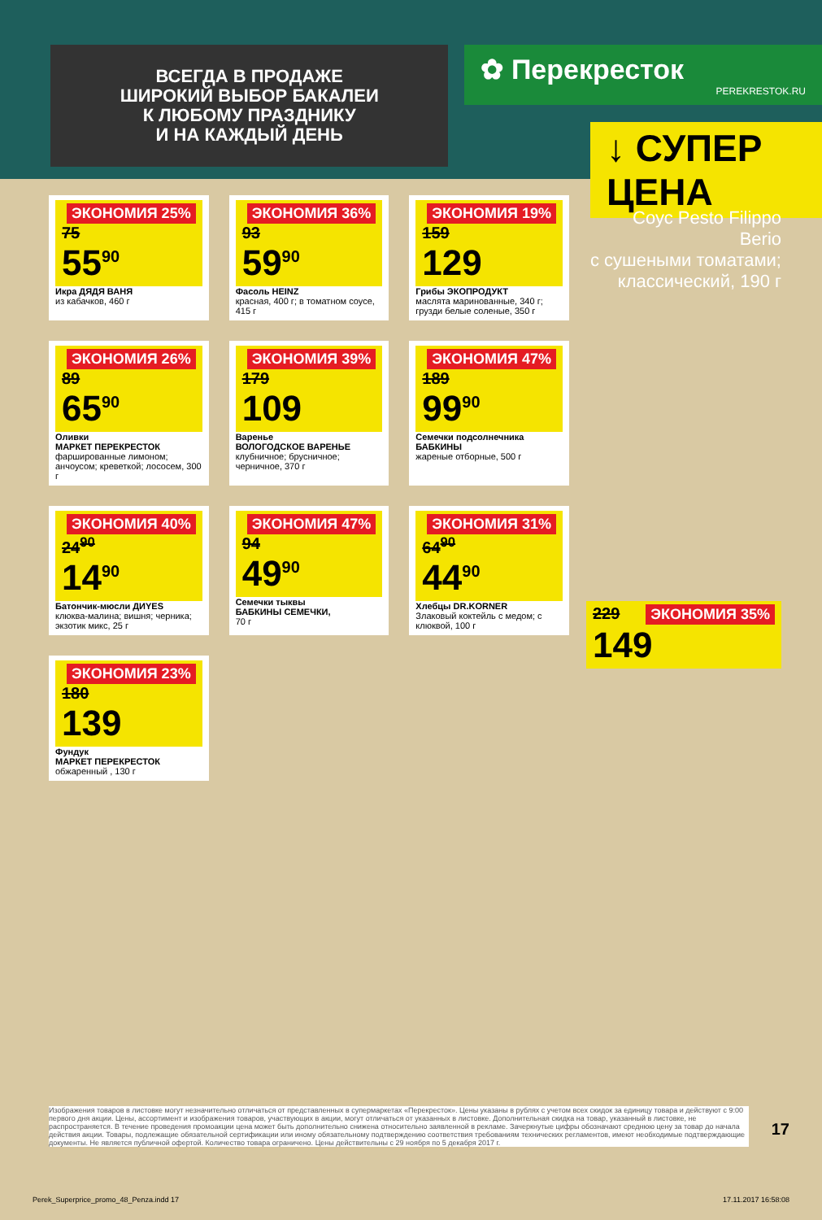ВСЕГДА В ПРОДАЖЕ
ШИРОКИЙ ВЫБОР БАКАЛЕИ
К ЛЮБОМУ ПРАЗДНИКУ
И НА КАЖДЫЙ ДЕНЬ
✿ Перекресток
PEREKRESTOK.RU
↓ СУПЕР ЦЕНА
Соус Pesto Filippo Berio
с сушеными томатами; классический, 190 г
ЭКОНОМИЯ 35%
229
149
ЭКОНОМИЯ 25%
75
55<sup>90</sup>
Икра ДЯДЯ ВАНЯ
из кабачков, 460 г
ЭКОНОМИЯ 36%
93
59<sup>90</sup>
Фасоль HEINZ
красная, 400 г; в томатном соусе, 415 г
ЭКОНОМИЯ 19%
159
129
Грибы ЭКОПРОДУКТ
маслята маринованные, 340 г; грузди белые соленые, 350 г
ЭКОНОМИЯ 26%
89
65<sup>90</sup>
Оливки
МАРКЕТ ПЕРЕКРЕСТОК
фаршированные лимоном; анчоусом; креветкой; лососем, 300 г
ЭКОНОМИЯ 39%
179
109
Варенье
ВОЛОГОДСКОЕ ВАРЕНЬЕ
клубничное; брусничное; черничное, 370 г
ЭКОНОМИЯ 47%
189
99<sup>90</sup>
Семечки подсолнечника БАБКИНЫ
жареные отборные, 500 г
ЭКОНОМИЯ 40%
24<sup>90</sup>
14<sup>90</sup>
Батончик-мюсли ДИYES
клюква-малина; вишня; черника; экзотик микс, 25 г
ЭКОНОМИЯ 47%
94
49<sup>90</sup>
Семечки тыквы
БАБКИНЫ СЕМЕЧКИ,
70 г
ЭКОНОМИЯ 31%
64<sup>90</sup>
44<sup>90</sup>
Хлебцы DR.KORNER
Злаковый коктейль с медом; с клюквой, 100 г
ЭКОНОМИЯ 23%
180
139
Фундук
МАРКЕТ ПЕРЕКРЕСТОК
обжаренный , 130 г
Изображения товаров в листовке могут незначительно отличаться от представленных в супермаркетах «Перекресток». Цены указаны в рублях с учетом всех скидок за единицу товара и действуют с 9:00 первого дня акции. Цены, ассортимент и изображения товаров, участвующих в акции, могут отличаться от указанных в листовке. Дополнительная скидка на товар, указанный в листовке, не распространяется. В течение проведения промоакции цена может быть дополнительно снижена относительно заявленной в рекламе. Зачеркнутые цифры обозначают среднюю цену за товар до начала действия акции. Товары, подлежащие обязательной сертификации или иному обязательному подтверждению соответствия требованиям технических регламентов, имеют необходимые подтверждающие документы. Не является публичной офертой. Количество товара ограничено. Цены действительны с 29 ноября по 5 декабря 2017 г.
17
Perek_Superprice_promo_48_Penza.indd 17 17.11.2017 16:58:08